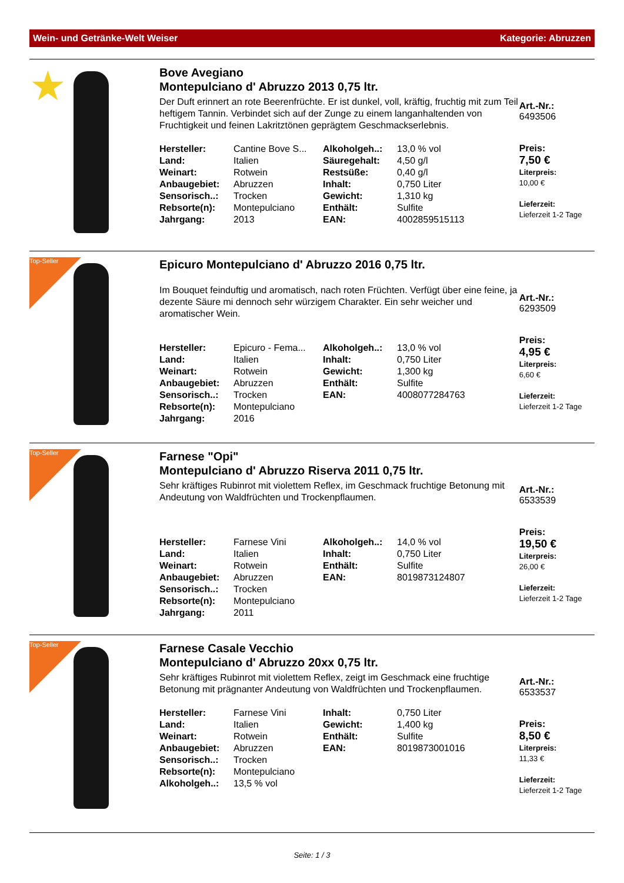Wein- und Getränke-Welt Weiser Kategorie: Abruzzen
★
Bove Avegiano
Montepulciano d' Abruzzo 2013 0,75 ltr.
Der Duft erinnert an rote Beerenfrüchte. Er ist dunkel, voll, kräftig, fruchtig mit zum Teil heftigem Tannin. Verbindet sich auf der Zunge zu einem langanhaltenden von Fruchtigkeit und feinen Lakritztönen geprägtem Geschmackserlebnis.
| Hersteller: | Cantine Bove S... | Alkoholgeh..: | 13,0 % vol |
| Land: | Italien | Säuregehalt: | 4,50 g/l |
| Weinart: | Rotwein | Restsüße: | 0,40 g/l |
| Anbaugebiet: | Abruzzen | Inhalt: | 0,750 Liter |
| Sensorisch..: | Trocken | Gewicht: | 1,310 kg |
| Rebsorte(n): | Montepulciano | Enthält: | Sulfite |
| Jahrgang: | 2013 | EAN: | 4002859515113 |
Art.-Nr.:
6493506
Preis:
7,50 €
Liter­preis:
10,00 €
Lieferzeit:
Lieferzeit 1-2 Tage
Top-Seller
Epicuro Montepulciano d' Abruzzo 2016 0,75 ltr.
Im Bouquet feinduftig und aromatisch, nach roten Früchten. Verfügt über eine feine, ja dezente Säure mi dennoch sehr würzigem Charakter. Ein sehr weicher und aromatischer Wein.
| Hersteller: | Epicuro - Fema... | Alkoholgeh..: | 13,0 % vol |
| Land: | Italien | Inhalt: | 0,750 Liter |
| Weinart: | Rotwein | Gewicht: | 1,300 kg |
| Anbaugebiet: | Abruzzen | Enthält: | Sulfite |
| Sensorisch..: | Trocken | EAN: | 4008077284763 |
| Rebsorte(n): | Montepulciano | | |
| Jahrgang: | 2016 | | |
Art.-Nr.:
6293509
Preis:
4,95 €
Literpreis:
6,60 €
Lieferzeit:
Lieferzeit 1-2 Tage
Top-Seller
Farnese "Opi"
Montepulciano d' Abruzzo Riserva 2011 0,75 ltr.
Sehr kräftiges Rubinrot mit violettem Reflex, im Geschmack fruchtige Betonung mit Andeutung von Waldfrüchten und Trockenpflaumen.
| Hersteller: | Farnese Vini | Alkoholgeh..: | 14,0 % vol |
| Land: | Italien | Inhalt: | 0,750 Liter |
| Weinart: | Rotwein | Enthält: | Sulfite |
| Anbaugebiet: | Abruzzen | EAN: | 8019873124807 |
| Sensorisch..: | Trocken | | |
| Rebsorte(n): | Montepulciano | | |
| Jahrgang: | 2011 | | |
Art.-Nr.:
6533539
Preis:
19,50 €
Literpreis:
26,00 €
Lieferzeit:
Lieferzeit 1-2 Tage
Top-Seller
Farnese Casale Vecchio
Montepulciano d' Abruzzo 20xx 0,75 ltr.
Sehr kräftiges Rubinrot mit violettem Reflex, zeigt im Geschmack eine fruchtige Betonung mit prägnanter Andeutung von Waldfrüchten und Trockenpflaumen.
| Hersteller: | Farnese Vini | Inhalt: | 0,750 Liter |
| Land: | Italien | Gewicht: | 1,400 kg |
| Weinart: | Rotwein | Enthält: | Sulfite |
| Anbaugebiet: | Abruzzen | EAN: | 8019873001016 |
| Sensorisch..: | Trocken | | |
| Rebsorte(n): | Montepulciano | | |
| Alkoholgeh..: | 13,5 % vol | | |
Art.-Nr.:
6533537
Preis:
8,50 €
Literpreis:
11,33 €
Lieferzeit:
Lieferzeit 1-2 Tage
Seite: 1 / 3